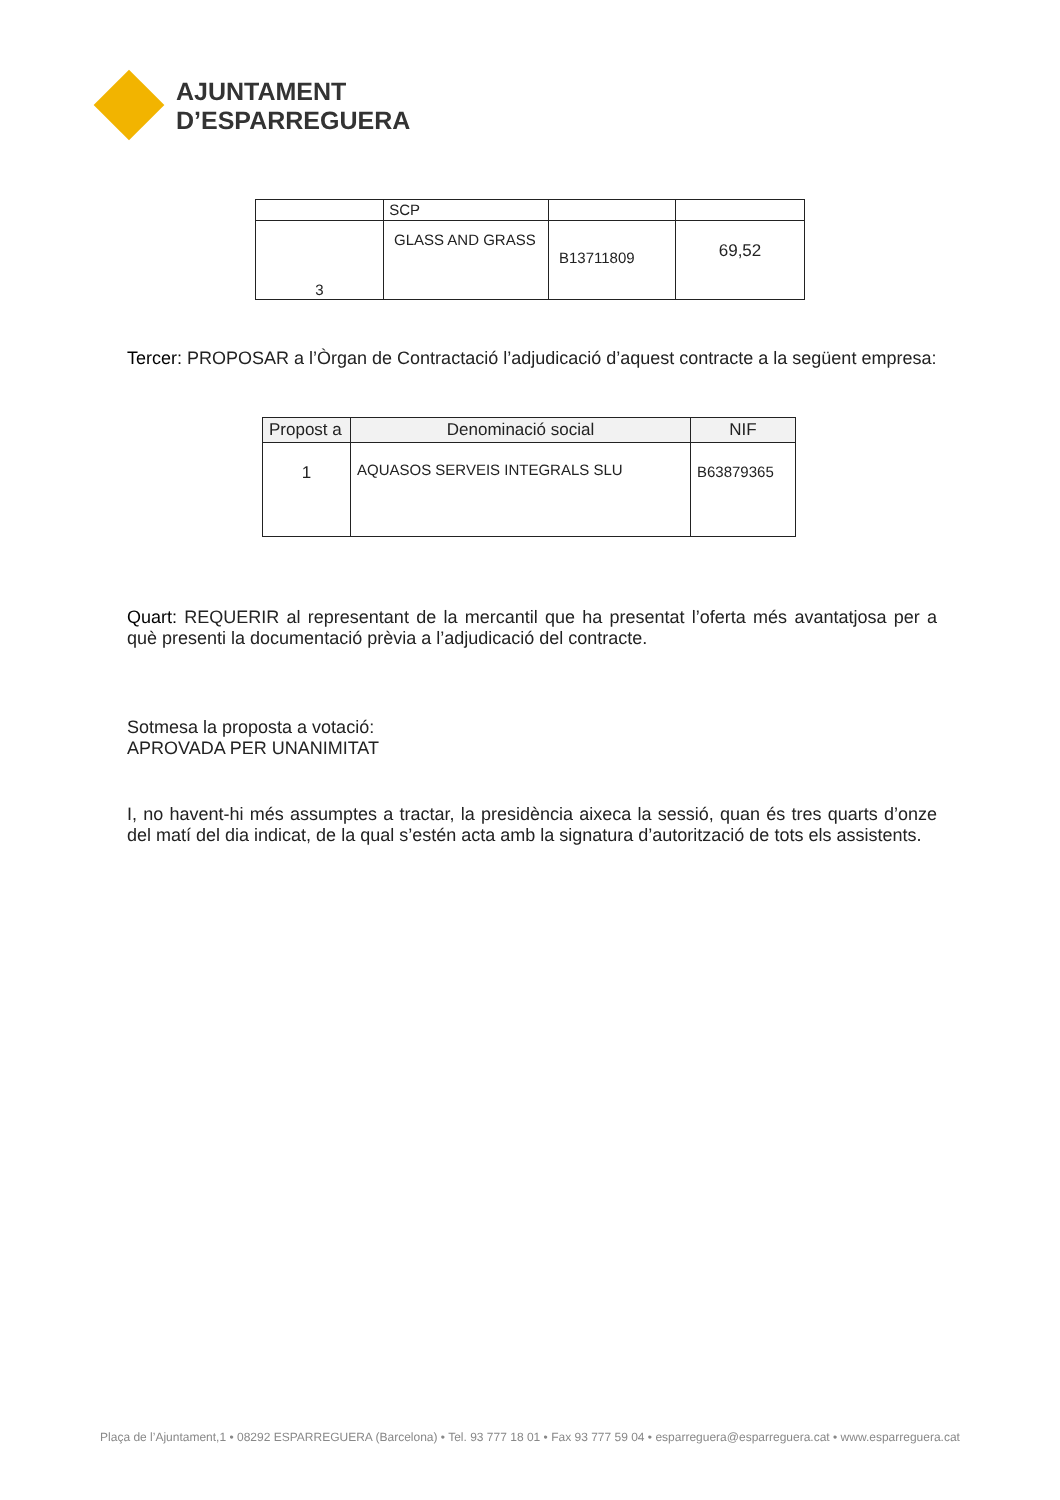AJUNTAMENT
D’ESPARREGUERA
| | SCP | | |
| 3 | GLASS AND GRASS | B13711809 | 69,52 |
Tercer: PROPOSAR a l’Òrgan de Contractació l’adjudicació d’aquest contracte a la següent empresa:
| Propost a | Denominació social | NIF |
| --- | --- | --- |
| 1 | AQUASOS SERVEIS INTEGRALS SLU | B63879365 |
Quart: REQUERIR al representant de la mercantil que ha presentat l’oferta més avantatjosa per a què presenti la documentació prèvia a l’adjudicació del contracte.
Sotmesa la proposta a votació:
APROVADA PER UNANIMITAT
I, no havent-hi més assumptes a tractar, la presidència aixeca la sessió, quan és tres quarts d’onze del matí del dia indicat, de la qual s’estén acta amb la signatura d’autorització de tots els assistents.
Plaça de l’Ajuntament,1 • 08292 ESPARREGUERA (Barcelona) • Tel. 93 777 18 01 • Fax 93 777 59 04 • esparreguera@esparreguera.cat • www.esparreguera.cat